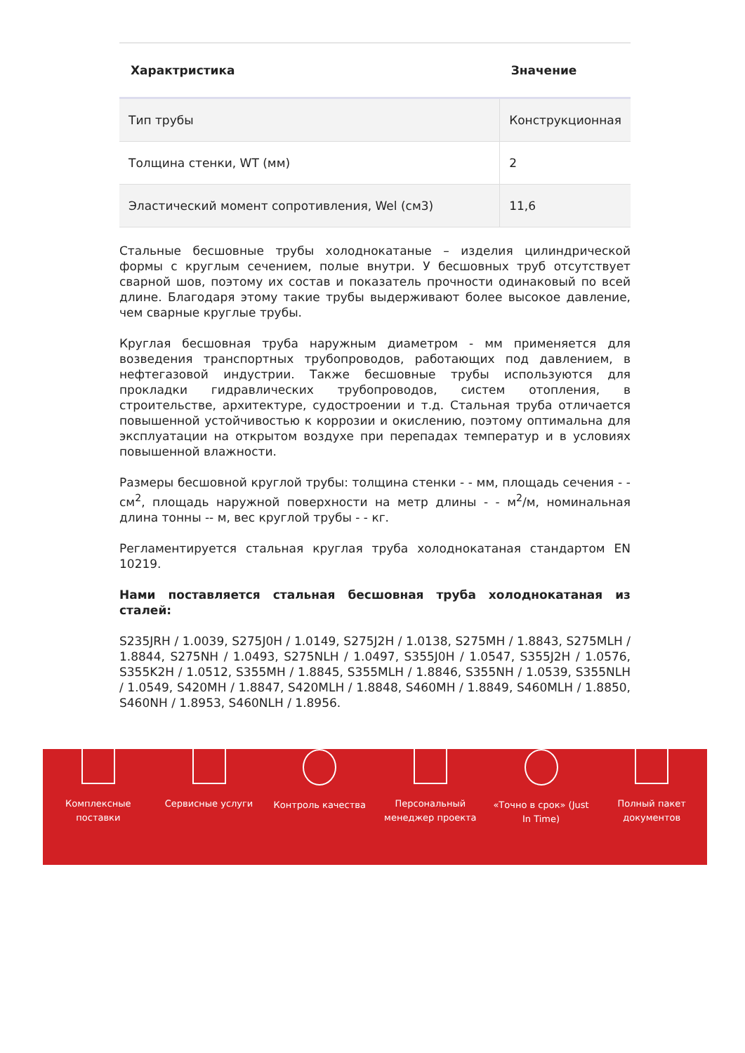| Характристика | Значение |
| --- | --- |
| Тип трубы | Конструкционная |
| Толщина стенки, WT (мм) | 2 |
| Эластический момент сопротивления, Wel (см3) | 11,6 |
Стальные бесшовные трубы холоднокатаные – изделия цилиндрической формы с круглым сечением, полые внутри. У бесшовных труб отсутствует сварной шов, поэтому их состав и показатель прочности одинаковый по всей длине. Благодаря этому такие трубы выдерживают более высокое давление, чем сварные круглые трубы.
Круглая бесшовная труба наружным диаметром - мм применяется для возведения транспортных трубопроводов, работающих под давлением, в нефтегазовой индустрии. Также бесшовные трубы используются для прокладки гидравлических трубопроводов, систем отопления, в строительстве, архитектуре, судостроении и т.д. Стальная труба отличается повышенной устойчивостью к коррозии и окислению, поэтому оптимальна для эксплуатации на открытом воздухе при перепадах температур и в условиях повышенной влажности.
Размеры бесшовной круглой трубы: толщина стенки - - мм, площадь сечения - - см<sup>2</sup>, площадь наружной поверхности на метр длины - - м<sup>2</sup>/м, номинальная длина тонны -- м, вес круглой трубы - - кг.
Регламентируется стальная круглая труба холоднокатаная стандартом EN 10219.
Нами поставляется стальная бесшовная труба холоднокатаная из сталей:
S235JRH / 1.0039, S275J0H / 1.0149, S275J2H / 1.0138, S275MH / 1.8843, S275MLH / 1.8844, S275NH / 1.0493, S275NLH / 1.0497, S355J0H / 1.0547, S355J2H / 1.0576, S355K2H / 1.0512, S355MH / 1.8845, S355MLH / 1.8846, S355NH / 1.0539, S355NLH / 1.0549, S420MH / 1.8847, S420MLH / 1.8848, S460MH / 1.8849, S460MLH / 1.8850, S460NH / 1.8953, S460NLH / 1.8956.
Комплексные
поставки
Сервисные услуги Контроль качества Персональный
менеджер проекта
«Точно в срок» (Just
In Time)
Полный пакет
документов